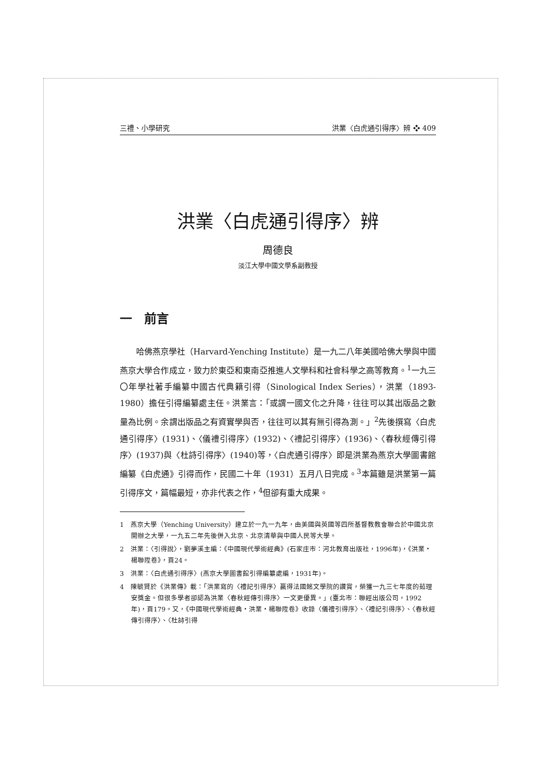三禮、小學研究 洪業〈白虎通引得序〉辨 ❖ 409
洪業〈白虎通引得序〉辨
周德良
淡江大學中國文學系副教授
一　前言
哈佛燕京學社（Harvard-Yenching Institute）是一九二八年美國哈佛大學與中國燕京大學合作成立，致力於東亞和東南亞推進人文學科和社會科學之高等教育。<sup>1</sup>一九三〇年學社著手編纂中國古代典籍引得（Sinological Index Series），洪業（1893-1980）擔任引得編纂處主任。洪業言：「或謂一國文化之升降，往往可以其出版品之數量為比例。余謂出版品之有資實學與否，往往可以其有無引得為測。」<sup>2</sup>先後撰寫〈白虎通引得序〉(1931)、〈儀禮引得序〉(1932)、〈禮記引得序〉(1936)、〈春秋經傳引得序〉(1937)與〈杜詩引得序〉(1940)等，〈白虎通引得序〉即是洪業為燕京大學圖書館編纂《白虎通》引得而作，民國二十年（1931）五月八日完成。<sup>3</sup>本篇雖是洪業第一篇引得序文，篇幅最短，亦非代表之作，<sup>4</sup>但卻有重大成果。
1　燕京大學（Yenching University）建立於一九一九年，由美國與英國等四所基督教教會聯合於中國北京開辦之大學，一九五二年先後併入北京、北京清華與中國人民等大學。
2　洪業：〈引得說〉，劉夢溪主編：《中國現代學術經典》(石家庄市：河北教育出版社，1996年)，《洪業・楊聯陞卷》，頁24。
3　洪業：〈白虎通引得序〉(燕京大學圖書館引得編纂處編，1931年)。
4　陳毓賢於《洪業傳》載：「洪業寫的〈禮記引得序〉贏得法國銘文學院的讚賞，榮獲一九三七年度的茹理安獎金。但很多學者卻認為洪業〈春秋經傳引得序〉一文更優異。」(臺北市：聯經出版公司，1992年)，頁179。又，《中國現代學術經典・洪業・楊聯陞卷》收錄〈儀禮引得序〉、〈禮記引得序〉、〈春秋經傳引得序〉、〈杜詩引得